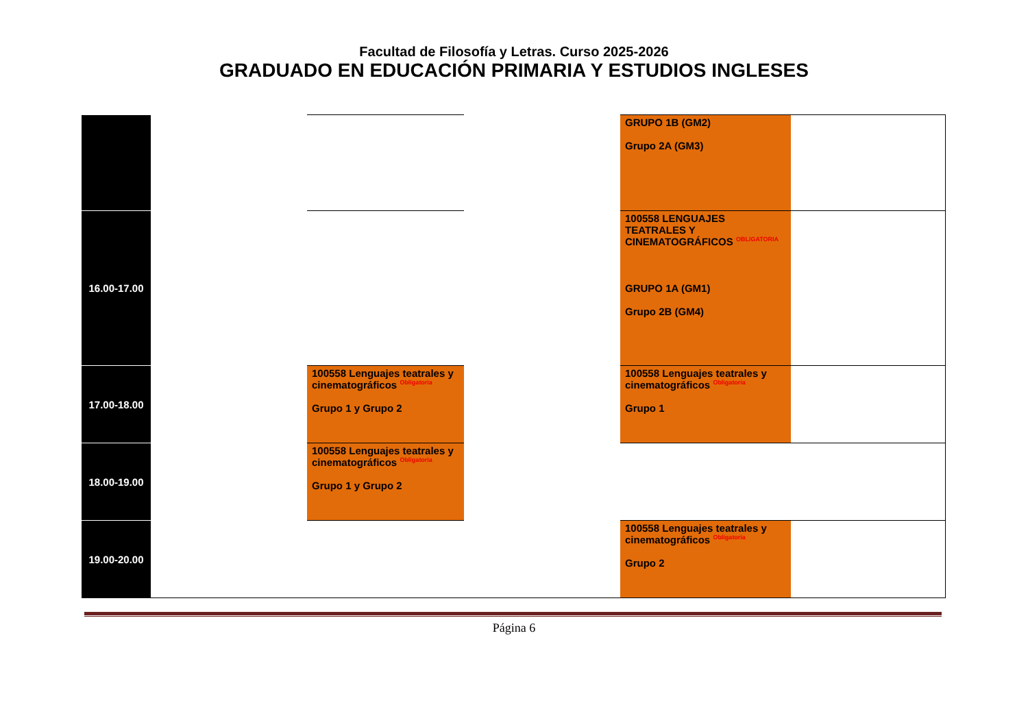Facultad de Filosofía y Letras. Curso 2025-2026
GRADUADO EN EDUCACIÓN PRIMARIA Y ESTUDIOS INGLESES
| | | | | GRUPO 1B (GM2) Grupo 2A (GM3) | |
| 16.00-17.00 | | | | 100558 LENGUAJES TEATRALES Y CINEMATOGRÁFICOS <sup>OBLIGATORIA</sup> GRUPO 1A (GM1) Grupo 2B (GM4) | |
| 17.00-18.00 | | 100558 Lenguajes teatrales y cinematográficos <sup>Obligatoria</sup> Grupo 1 y Grupo 2 | | 100558 Lenguajes teatrales y cinematográficos <sup>Obligatoria</sup> Grupo 1 | |
| 18.00-19.00 | | 100558 Lenguajes teatrales y cinematográficos <sup>Obligatoria</sup> Grupo 1 y Grupo 2 | | | |
| 19.00-20.00 | | | | 100558 Lenguajes teatrales y cinematográficos <sup>Obligatoria</sup> Grupo 2 | |
Página 6